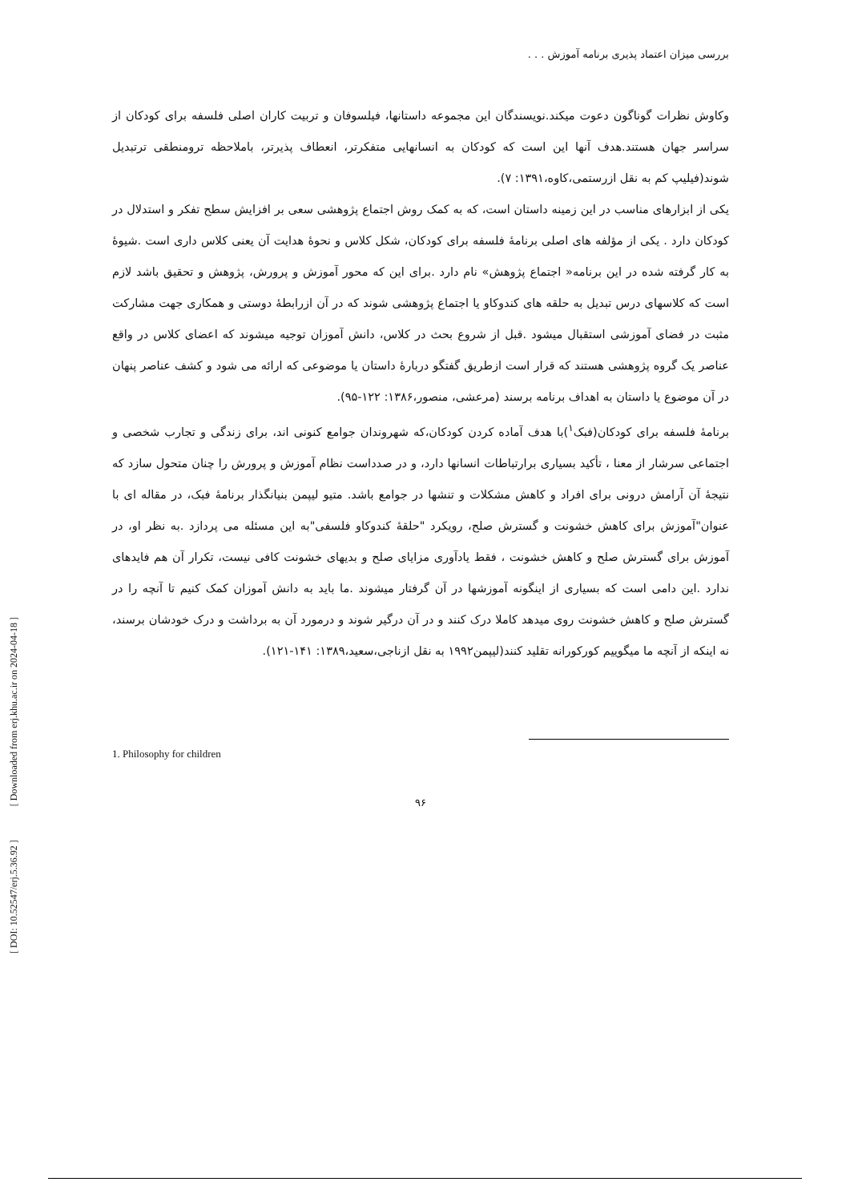[ DOI: 10.52547/erj.5.36.92 ] [ Downloaded from erj.khu.ac.ir on 2024-04-18 ]
بررسی میزان اعتماد پذیری برنامه آموزش . . .
وکاوش نظرات گوناگون دعوت میکند.نویسندگان این مجموعه داستانها، فیلسوفان و تربیت کاران اصلی فلسفه برای کودکان از سراسر جهان هستند.هدف آنها این است که کودکان به انسانهایی متفکرتر، انعطاف پذیرتر، باملاحظه ترومنطقی ترتبدیل شوند(فیلیپ کم به نقل ازرستمی،کاوه،۱۳۹۱: ۷).
یکی از ابزارهای مناسب در این زمینه داستان است، که به کمک روش اجتماع پژوهشی سعی بر افزایش سطح تفکر و استدلال در کودکان دارد . یکی از مؤلفه های اصلی برنامۀ فلسفه برای کودکان، شکل کلاس و نحوۀ هدایت آن یعنی کلاس داری است .شیوۀ به کار گرفته شده در این برنامه« اجتماع پژوهش» نام دارد .برای این که محور آموزش و پرورش، پژوهش و تحقیق باشد لازم است که کلاسهای درس تبدیل به حلقه های کندوکاو یا اجتماع پژوهشی شوند که در آن ازرابطۀ دوستی و همکاری جهت مشارکت مثبت در فضای آموزشی استقبال میشود .قبل از شروع بحث در کلاس، دانش آموزان توجیه میشوند که اعضای کلاس در واقع عناصر یک گروه پژوهشی هستند که قرار است ازطریق گفتگو دربارۀ داستان یا موضوعی که ارائه می شود و کشف عناصر پنهان در آن موضوع یا داستان به اهداف برنامه برسند (مرعشی، منصور،۱۳۸۶: ۱۲۲-۹۵).
برنامۀ فلسفه برای کودکان(فبک<sup>۱</sup>)با هدف آماده کردن کودکان،که شهروندان جوامع کنونی اند، برای زندگی و تجارب شخصی و اجتماعی سرشار از معنا ، تأکید بسیاری برارتباطات انسانها دارد، و در صدداست نظام آموزش و پرورش را چنان متحول سازد که نتیجۀ آن آرامش درونی برای افراد و کاهش مشکلات و تنشها در جوامع باشد. متیو لیپمن بنیانگذار برنامۀ فبک، در مقاله ای با عنوان"آموزش برای کاهش خشونت و گسترش صلح، رویکرد "حلقۀ کندوکاو فلسفی"به این مسئله می پردازد .به نظر او، در آموزش برای گسترش صلح و کاهش خشونت ، فقط یادآوری مزایای صلح و بدیهای خشونت کافی نیست، تکرار آن هم فایدهای ندارد .این دامی است که بسیاری از اینگونه آموزشها در آن گرفتار میشوند .ما باید به دانش آموزان کمک کنیم تا آنچه را در گسترش صلح و کاهش خشونت روی میدهد کاملا درک کنند و در آن درگیر شوند و درمورد آن به برداشت و درک خودشان برسند، نه اینکه از آنچه ما میگوییم کورکورانه تقلید کنند(لیپمن۱۹۹۲ به نقل ازناجی،سعید،۱۳۸۹: ۱۴۱-۱۲۱).
1. Philosophy for children
۹۶